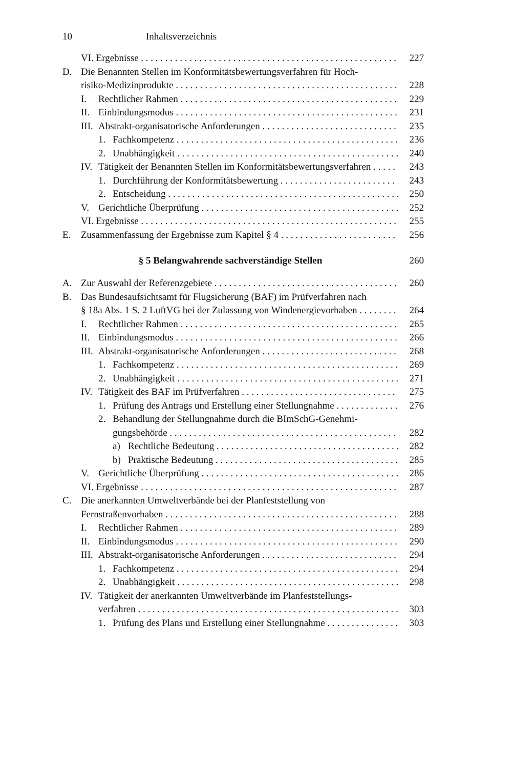10 Inhaltsverzeichnis
VI. Ergebnisse 227
D. Die Benannten Stellen im Konformitätsbewertungsverfahren für Hoch-
risiko-Medizinprodukte 228
I. Rechtlicher Rahmen 229
II. Einbindungsmodus 231
III. Abstrakt-organisatorische Anforderungen 235
1. Fachkompetenz 236
2. Unabhängigkeit 240
IV. Tätigkeit der Benannten Stellen im Konformitätsbewertungsverfahren 243
1. Durchführung der Konformitätsbewertung 243
2. Entscheidung 250
V. Gerichtliche Überprüfung 252
VI. Ergebnisse 255
E. Zusammenfassung der Ergebnisse zum Kapitel § 4 256
§ 5 Belangwahrende sachverständige Stellen 260
A. Zur Auswahl der Referenzgebiete 260
B. Das Bundesaufsichtsamt für Flugsicherung (BAF) im Prüfverfahren nach
§ 18a Abs. 1 S. 2 LuftVG bei der Zulassung von Windenergievorhaben 264
I. Rechtlicher Rahmen 265
II. Einbindungsmodus 266
III. Abstrakt-organisatorische Anforderungen 268
1. Fachkompetenz 269
2. Unabhängigkeit 271
IV. Tätigkeit des BAF im Prüfverfahren 275
1. Prüfung des Antrags und Erstellung einer Stellungnahme 276
2. Behandlung der Stellungnahme durch die BImSchG-Genehmi-
gungsbehörde 282
a) Rechtliche Bedeutung 282
b) Praktische Bedeutung 285
V. Gerichtliche Überprüfung 286
VI. Ergebnisse 287
C. Die anerkannten Umweltverbände bei der Planfeststellung von
Fernstraßenvorhaben 288
I. Rechtlicher Rahmen 289
II. Einbindungsmodus 290
III. Abstrakt-organisatorische Anforderungen 294
1. Fachkompetenz 294
2. Unabhängigkeit 298
IV. Tätigkeit der anerkannten Umweltverbände im Planfeststellungs-
verfahren 303
1. Prüfung des Plans und Erstellung einer Stellungnahme 303